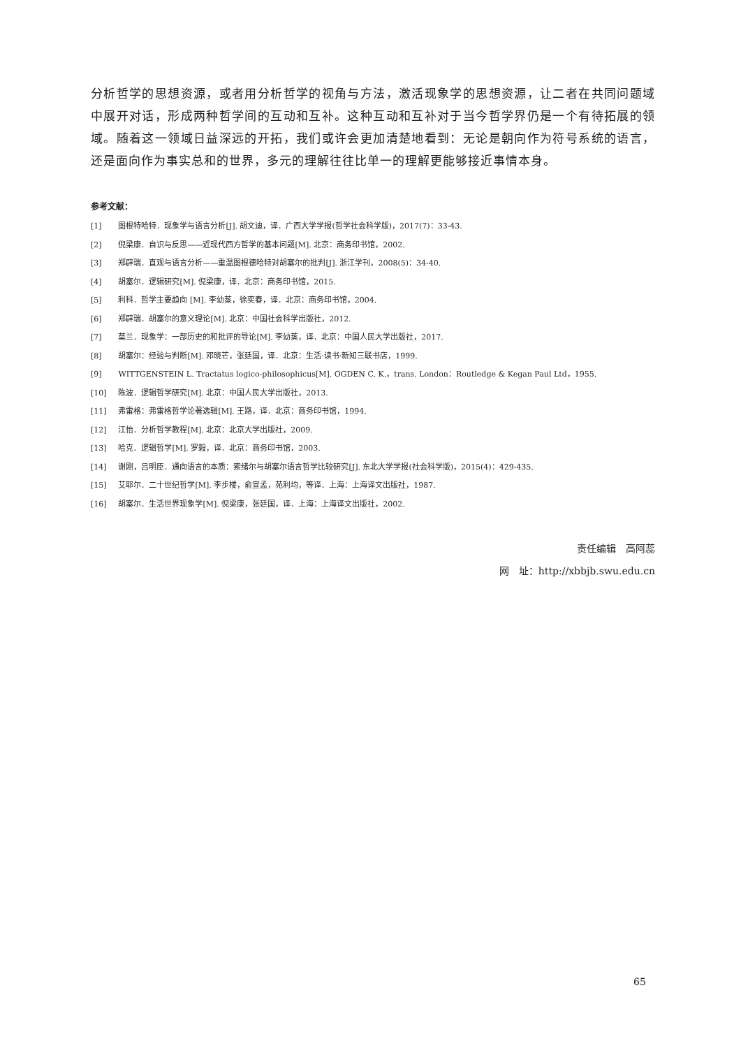分析哲学的思想资源，或者用分析哲学的视角与方法，激活现象学的思想资源，让二者在共同问题域中展开对话，形成两种哲学间的互动和互补。这种互动和互补对于当今哲学界仍是一个有待拓展的领域。随着这一领域日益深远的开拓，我们或许会更加清楚地看到：无论是朝向作为符号系统的语言，还是面向作为事实总和的世界，多元的理解往往比单一的理解更能够接近事情本身。
参考文献：
[1] 图根特哈特．现象学与语言分析[J]. 胡文迪，译．广西大学学报(哲学社会科学版)，2017(7)：33-43.
[2] 倪梁康．自识与反思——近现代西方哲学的基本问题[M]. 北京：商务印书馆，2002.
[3] 郑辟瑞．直观与语言分析——重温图根德哈特对胡塞尔的批判[J]. 浙江学刊，2008(5)：34-40.
[4] 胡塞尔．逻辑研究[M]. 倪梁康，译．北京：商务印书馆，2015.
[5] 利科．哲学主要趋向 [M]. 李幼蒸，徐奕春，译．北京：商务印书馆，2004.
[6] 郑辟瑞．胡塞尔的意义理论[M]. 北京：中国社会科学出版社，2012.
[7] 莫兰．现象学：一部历史的和批评的导论[M]. 李幼蒸，译．北京：中国人民大学出版社，2017.
[8] 胡塞尔：经验与判断[M]. 邓晓芒，张廷国，译．北京：生活·读书·新知三联书店，1999.
[9] WITTGENSTEIN L. Tractatus logico-philosophicus[M]. OGDEN C. K.，trans. London：Routledge & Kegan Paul Ltd，1955.
[10] 陈波．逻辑哲学研究[M]. 北京：中国人民大学出版社，2013.
[11] 弗雷格：弗雷格哲学论著选辑[M]. 王路，译．北京：商务印书馆，1994.
[12] 江怡．分析哲学教程[M]. 北京：北京大学出版社，2009.
[13] 哈克．逻辑哲学[M]. 罗毅，译．北京：商务印书馆，2003.
[14] 谢刚，吕明臣．通向语言的本质：索绪尔与胡塞尔语言哲学比较研究[J]. 东北大学学报(社会科学版)，2015(4)：429-435.
[15] 艾耶尔．二十世纪哲学[M]. 李步楼，俞宣孟，苑利均，等译．上海：上海译文出版社，1987.
[16] 胡塞尔．生活世界现象学[M]. 倪梁康，张廷国，译．上海：上海译文出版社，2002.
责任编辑　高阿蕊
网　址：http://xbbjb.swu.edu.cn
65